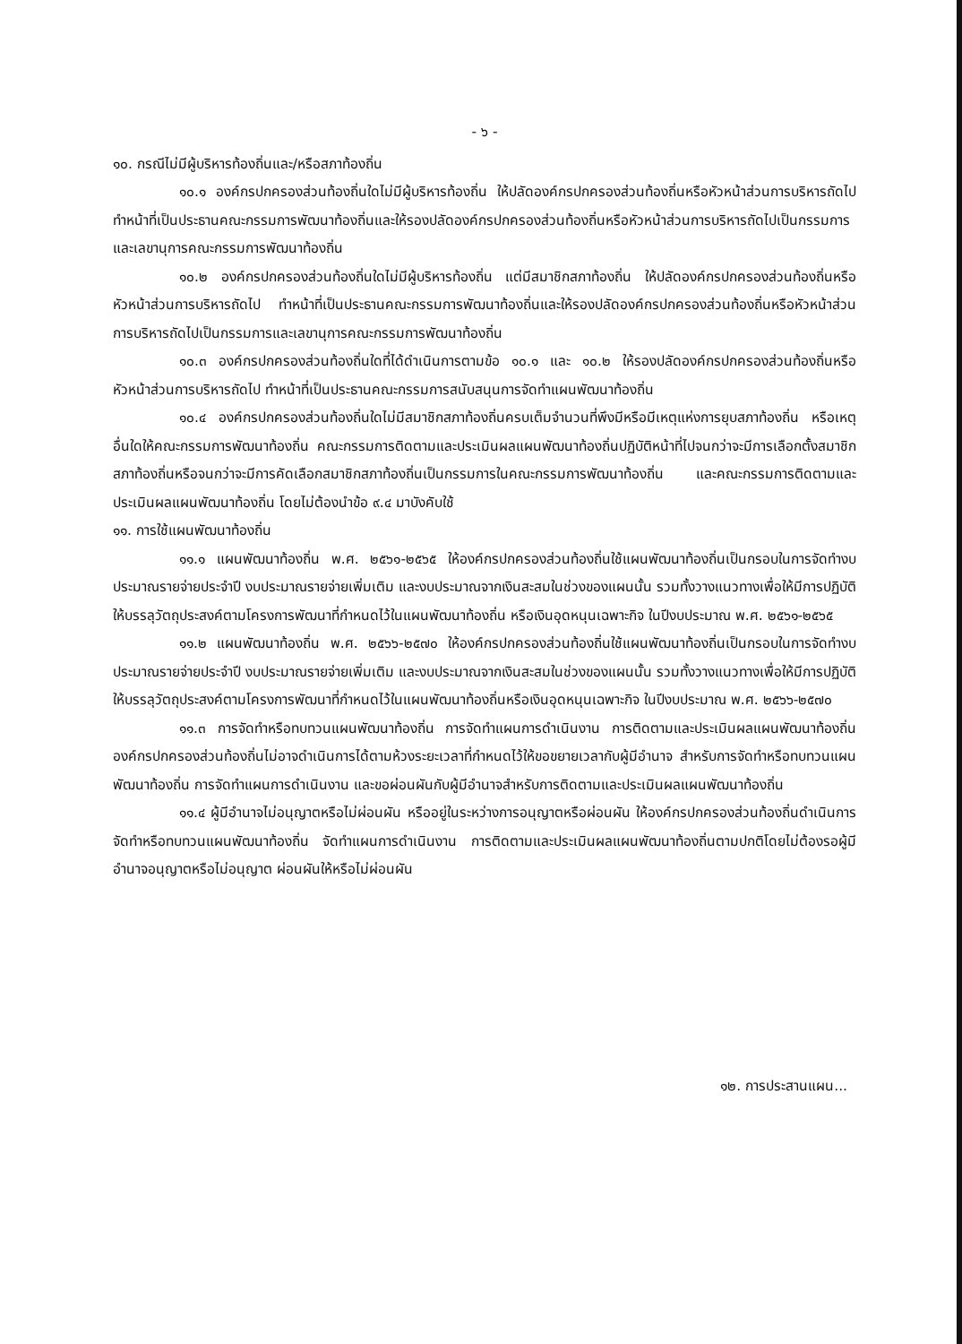- ๖ -
๑๐. กรณีไม่มีผู้บริหารท้องถิ่นและ/หรือสภาท้องถิ่น
๑๐.๑ องค์กรปกครองส่วนท้องถิ่นใดไม่มีผู้บริหารท้องถิ่น ให้ปลัดองค์กรปกครองส่วนท้องถิ่นหรือหัวหน้าส่วนการบริหารถัดไป ทำหน้าที่เป็นประธานคณะกรรมการพัฒนาท้องถิ่นและให้รองปลัดองค์กรปกครองส่วนท้องถิ่นหรือหัวหน้าส่วนการบริหารถัดไปเป็นกรรมการและเลขานุการคณะกรรมการพัฒนาท้องถิ่น
๑๐.๒ องค์กรปกครองส่วนท้องถิ่นใดไม่มีผู้บริหารท้องถิ่น แต่มีสมาชิกสภาท้องถิ่น ให้ปลัดองค์กรปกครองส่วนท้องถิ่นหรือหัวหน้าส่วนการบริหารถัดไป ทำหน้าที่เป็นประธานคณะกรรมการพัฒนาท้องถิ่นและให้รองปลัดองค์กรปกครองส่วนท้องถิ่นหรือหัวหน้าส่วนการบริหารถัดไปเป็นกรรมการและเลขานุการคณะกรรมการพัฒนาท้องถิ่น
๑๐.๓ องค์กรปกครองส่วนท้องถิ่นใดที่ได้ดำเนินการตามข้อ ๑๐.๑ และ ๑๐.๒ ให้รองปลัดองค์กรปกครองส่วนท้องถิ่นหรือหัวหน้าส่วนการบริหารถัดไป ทำหน้าที่เป็นประธานคณะกรรมการสนับสนุนการจัดทำแผนพัฒนาท้องถิ่น
๑๐.๔ องค์กรปกครองส่วนท้องถิ่นใดไม่มีสมาชิกสภาท้องถิ่นครบเต็มจำนวนที่พึงมีหรือมีเหตุแห่งการยุบสภาท้องถิ่น หรือเหตุอื่นใดให้คณะกรรมการพัฒนาท้องถิ่น คณะกรรมการติดตามและประเมินผลแผนพัฒนาท้องถิ่นปฏิบัติหน้าที่ไปจนกว่าจะมีการเลือกตั้งสมาชิกสภาท้องถิ่นหรือจนกว่าจะมีการคัดเลือกสมาชิกสภาท้องถิ่นเป็นกรรมการในคณะกรรมการพัฒนาท้องถิ่น และคณะกรรมการติดตามและประเมินผลแผนพัฒนาท้องถิ่น โดยไม่ต้องนำข้อ ๙.๔ มาบังคับใช้
๑๑. การใช้แผนพัฒนาท้องถิ่น
๑๑.๑ แผนพัฒนาท้องถิ่น พ.ศ. ๒๕๖๑-๒๕๖๕ ให้องค์กรปกครองส่วนท้องถิ่นใช้แผนพัฒนาท้องถิ่นเป็นกรอบในการจัดทำงบประมาณรายจ่ายประจำปี งบประมาณรายจ่ายเพิ่มเติม และงบประมาณจากเงินสะสมในช่วงของแผนนั้น รวมทั้งวางแนวทางเพื่อให้มีการปฏิบัติให้บรรลุวัตถุประสงค์ตามโครงการพัฒนาที่กำหนดไว้ในแผนพัฒนาท้องถิ่น หรือเงินอุดหนุนเฉพาะกิจ ในปีงบประมาณ พ.ศ. ๒๕๖๑-๒๕๖๕
๑๑.๒ แผนพัฒนาท้องถิ่น พ.ศ. ๒๕๖๖-๒๕๗๐ ให้องค์กรปกครองส่วนท้องถิ่นใช้แผนพัฒนาท้องถิ่นเป็นกรอบในการจัดทำงบประมาณรายจ่ายประจำปี งบประมาณรายจ่ายเพิ่มเติม และงบประมาณจากเงินสะสมในช่วงของแผนนั้น รวมทั้งวางแนวทางเพื่อให้มีการปฏิบัติให้บรรลุวัตถุประสงค์ตามโครงการพัฒนาที่กำหนดไว้ในแผนพัฒนาท้องถิ่นหรือเงินอุดหนุนเฉพาะกิจ ในปีงบประมาณ พ.ศ. ๒๕๖๖-๒๕๗๐
๑๑.๓ การจัดทำหรือทบทวนแผนพัฒนาท้องถิ่น การจัดทำแผนการดำเนินงาน การติดตามและประเมินผลแผนพัฒนาท้องถิ่น องค์กรปกครองส่วนท้องถิ่นไม่อาจดำเนินการได้ตามห้วงระยะเวลาที่กำหนดไว้ให้ขอขยายเวลากับผู้มีอำนาจ สำหรับการจัดทำหรือทบทวนแผนพัฒนาท้องถิ่น การจัดทำแผนการดำเนินงาน และขอผ่อนผันกับผู้มีอำนาจสำหรับการติดตามและประเมินผลแผนพัฒนาท้องถิ่น
๑๑.๔ ผู้มีอำนาจไม่อนุญาตหรือไม่ผ่อนผัน หรืออยู่ในระหว่างการอนุญาตหรือผ่อนผัน ให้องค์กรปกครองส่วนท้องถิ่นดำเนินการจัดทำหรือทบทวนแผนพัฒนาท้องถิ่น จัดทำแผนการดำเนินงาน การติดตามและประเมินผลแผนพัฒนาท้องถิ่นตามปกติโดยไม่ต้องรอผู้มีอำนาจอนุญาตหรือไม่อนุญาต ผ่อนผันให้หรือไม่ผ่อนผัน
๑๒. การประสานแผน...